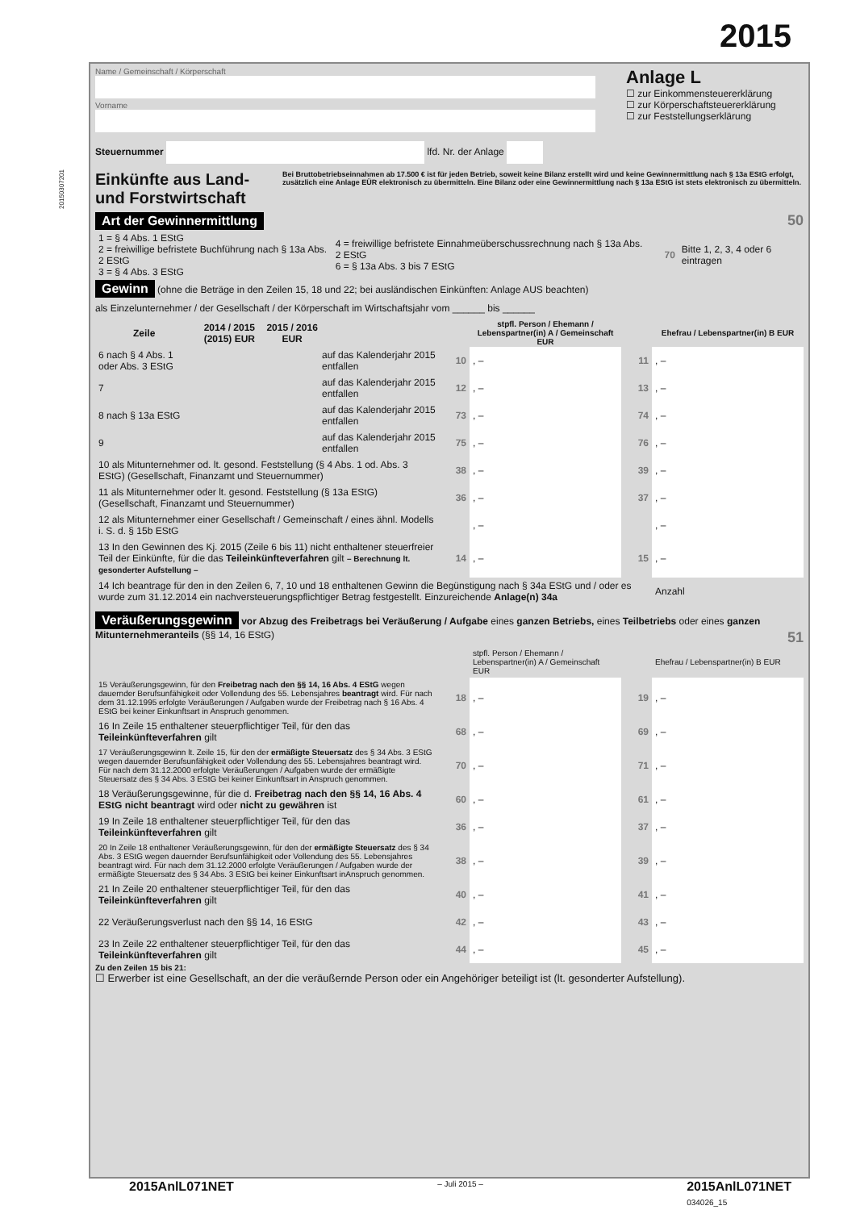2015
20150307201
Name / Gemeinschaft / Körperschaft
Vorname
Steuernummer lfd. Nr. der Anlage
Anlage L
☐ zur Einkommensteuererklärung
☐ zur Körperschaftsteuererklärung
☐ zur Feststellungserklärung
Einkünfte aus Land- und Forstwirtschaft
Bei Bruttobetriebseinnahmen ab 17.500 € ist für jeden Betrieb, soweit keine Bilanz erstellt wird und keine Gewinnermittlung nach § 13a EStG erfolgt, zusätzlich eine Anlage EÜR elektronisch zu übermitteln. Eine Bilanz oder eine Gewinnermittlung nach § 13a EStG ist stets elektronisch zu übermitteln.
Art der Gewinnermittlung 50
| 1 = § 4 Abs. 1 EStG 2 = freiwillige befristete Buchführung nach § 13a Abs. 2 EStG 3 = § 4 Abs. 3 EStG | 4 = freiwillige befristete Einnahmeüberschussrechnung nach § 13a Abs. 2 EStG 6 = § 13a Abs. 3 bis 7 EStG | 70 | Bitte 1, 2, 3, 4 oder 6 eintragen |
Gewinn (ohne die Beträge in den Zeilen 15, 18 und 22; bei ausländischen Einkünften: Anlage AUS beachten)
als Einzelunternehmer / der Gesellschaft / der Körperschaft im Wirtschaftsjahr vom ______ bis ______
| Zeile | 2014 / 2015 (2015) EUR | 2015 / 2016 EUR | | | stpfl. Person / Ehemann / Lebenspartner(in) A / Gemeinschaft EUR | | Ehefrau / Lebenspartner(in) B EUR |
| --- | --- | --- | --- | --- | --- | --- | --- |
| 6 nach § 4 Abs. 1 oder Abs. 3 EStG | | | auf das Kalenderjahr 2015 entfallen | 10 | , – | 11 | , – |
| 7 | | | auf das Kalenderjahr 2015 entfallen | 12 | , – | 13 | , – |
| 8 nach § 13a EStG | | | auf das Kalenderjahr 2015 entfallen | 73 | , – | 74 | , – |
| 9 | | | auf das Kalenderjahr 2015 entfallen | 75 | , – | 76 | , – |
| 10 als Mitunternehmer od. lt. gesond. Feststellung (§ 4 Abs. 1 od. Abs. 3 EStG) (Gesellschaft, Finanzamt und Steuernummer) | | | | 38 | , – | 39 | , – |
| 11 als Mitunternehmer oder lt. gesond. Feststellung (§ 13a EStG) (Gesellschaft, Finanzamt und Steuernummer) | | | | 36 | , – | 37 | , – |
| 12 als Mitunternehmer einer Gesellschaft / Gemeinschaft / eines ähnl. Modells i. S. d. § 15b EStG | | | | | , – | | , – |
| 13 In den Gewinnen des Kj. 2015 (Zeile 6 bis 11) nicht enthaltener steuerfreier Teil der Einkünfte, für die das Teileinkünfteverfahren gilt – Berechnung lt. gesonderter Aufstellung – | | | | 14 | , – | 15 | , – |
| 14 Ich beantrage für den in den Zeilen 6, 7, 10 und 18 enthaltenen Gewinn die Begünstigung nach § 34a EStG und / oder es wurde zum 31.12.2014 ein nachversteuerungspflichtiger Betrag festgestellt. Einzureichende Anlage(n) 34a | | | | | | | Anzahl |
Veräußerungsgewinn vor Abzug des Freibetrags bei Veräußerung / Aufgabe eines ganzen Betriebs, eines Teilbetriebs oder eines ganzen Mitunternehmeranteils (§§ 14, 16 EStG) 51
| | | stpfl. Person / Ehemann / Lebenspartner(in) A / Gemeinschaft EUR | | Ehefrau / Lebenspartner(in) B EUR |
| 15 Veräußerungsgewinn, für den Freibetrag nach den §§ 14, 16 Abs. 4 EStG wegen dauernder Berufsunfähigkeit oder Vollendung des 55. Lebensjahres beantragt wird. Für nach dem 31.12.1995 erfolgte Veräußerungen / Aufgaben wurde der Freibetrag nach § 16 Abs. 4 EStG bei keiner Einkunftsart in Anspruch genommen. | 18 | , – | 19 | , – |
| 16 In Zeile 15 enthaltener steuerpflichtiger Teil, für den das Teileinkünfteverfahren gilt | 68 | , – | 69 | , – |
| 17 Veräußerungsgewinn lt. Zeile 15, für den der ermäßigte Steuersatz des § 34 Abs. 3 EStG wegen dauernder Berufsunfähigkeit oder Vollendung des 55. Lebensjahres beantragt wird. Für nach dem 31.12.2000 erfolgte Veräußerungen / Aufgaben wurde der ermäßigte Steuersatz des § 34 Abs. 3 EStG bei keiner Einkunftsart in Anspruch genommen. | 70 | , – | 71 | , – |
| 18 Veräußerungsgewinne, für die d. Freibetrag nach den §§ 14, 16 Abs. 4 EStG nicht beantragt wird oder nicht zu gewähren ist | 60 | , – | 61 | , – |
| 19 In Zeile 18 enthaltener steuerpflichtiger Teil, für den das Teileinkünfteverfahren gilt | 36 | , – | 37 | , – |
| 20 In Zeile 18 enthaltener Veräußerungsgewinn, für den der ermäßigte Steuersatz des § 34 Abs. 3 EStG wegen dauernder Berufsunfähigkeit oder Vollendung des 55. Lebensjahres beantragt wird. Für nach dem 31.12.2000 erfolgte Veräußerungen / Aufgaben wurde der ermäßigte Steuersatz des § 34 Abs. 3 EStG bei keiner Einkunftsart inAnspruch genommen. | 38 | , – | 39 | , – |
| 21 In Zeile 20 enthaltener steuerpflichtiger Teil, für den das Teileinkünfteverfahren gilt | 40 | , – | 41 | , – |
| 22 Veräußerungsverlust nach den §§ 14, 16 EStG | 42 | , – | 43 | , – |
| 23 In Zeile 22 enthaltener steuerpflichtiger Teil, für den das Teileinkünfteverfahren gilt | 44 | , – | 45 | , – |
Zu den Zeilen 15 bis 21:
☐ Erwerber ist eine Gesellschaft, an der die veräußernde Person oder ein Angehöriger beteiligt ist (lt. gesonderter Aufstellung).
2015AnlL071NET – Juli 2015 – 2015AnlL071NET
034026_15